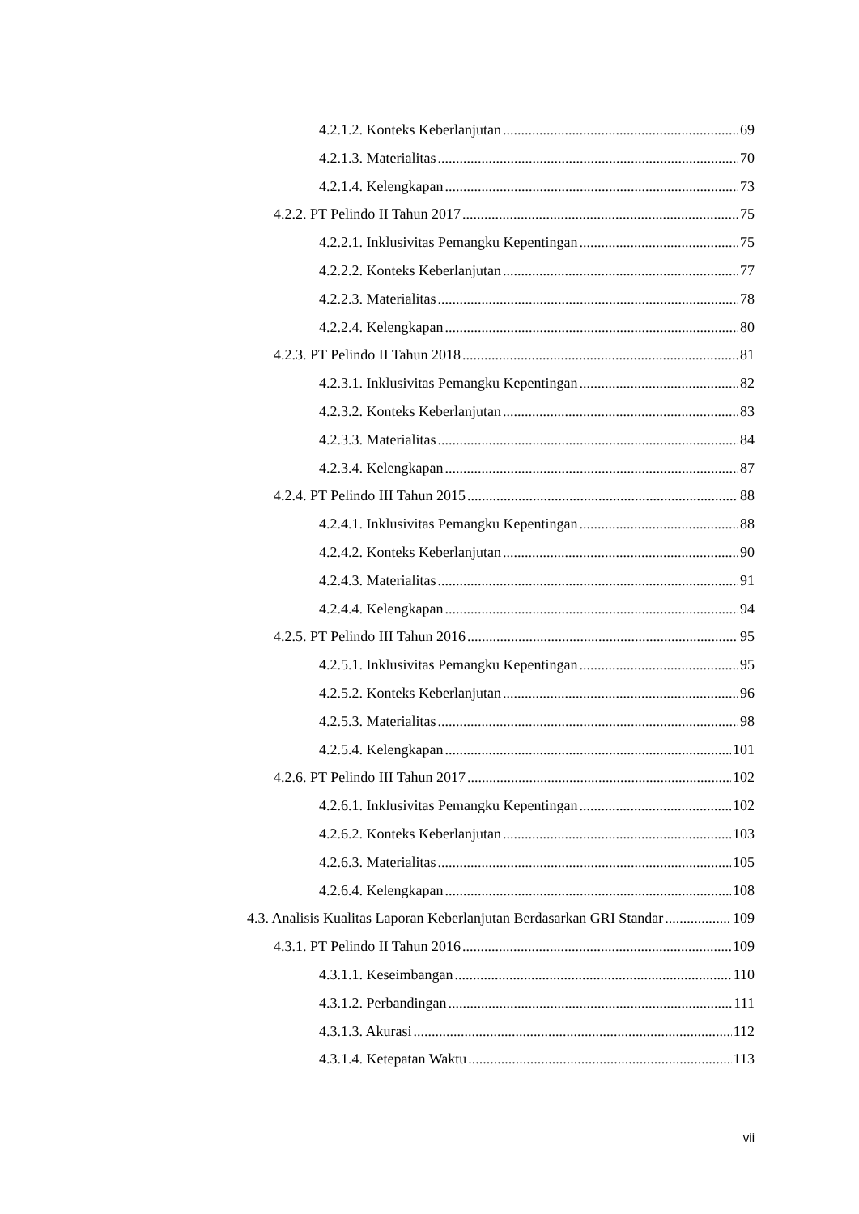4.2.1.2. Konteks Keberlanjutan 69
4.2.1.3. Materialitas 70
4.2.1.4. Kelengkapan 73
4.2.2. PT Pelindo II Tahun 2017 75
4.2.2.1. Inklusivitas Pemangku Kepentingan 75
4.2.2.2. Konteks Keberlanjutan 77
4.2.2.3. Materialitas 78
4.2.2.4. Kelengkapan 80
4.2.3. PT Pelindo II Tahun 2018 81
4.2.3.1. Inklusivitas Pemangku Kepentingan 82
4.2.3.2. Konteks Keberlanjutan 83
4.2.3.3. Materialitas 84
4.2.3.4. Kelengkapan 87
4.2.4. PT Pelindo III Tahun 2015 88
4.2.4.1. Inklusivitas Pemangku Kepentingan 88
4.2.4.2. Konteks Keberlanjutan 90
4.2.4.3. Materialitas 91
4.2.4.4. Kelengkapan 94
4.2.5. PT Pelindo III Tahun 2016 95
4.2.5.1. Inklusivitas Pemangku Kepentingan 95
4.2.5.2. Konteks Keberlanjutan 96
4.2.5.3. Materialitas 98
4.2.5.4. Kelengkapan 101
4.2.6. PT Pelindo III Tahun 2017 102
4.2.6.1. Inklusivitas Pemangku Kepentingan 102
4.2.6.2. Konteks Keberlanjutan 103
4.2.6.3. Materialitas 105
4.2.6.4. Kelengkapan 108
4.3. Analisis Kualitas Laporan Keberlanjutan Berdasarkan GRI Standar 109
4.3.1. PT Pelindo II Tahun 2016 109
4.3.1.1. Keseimbangan 110
4.3.1.2. Perbandingan 111
4.3.1.3. Akurasi 112
4.3.1.4. Ketepatan Waktu 113
vii